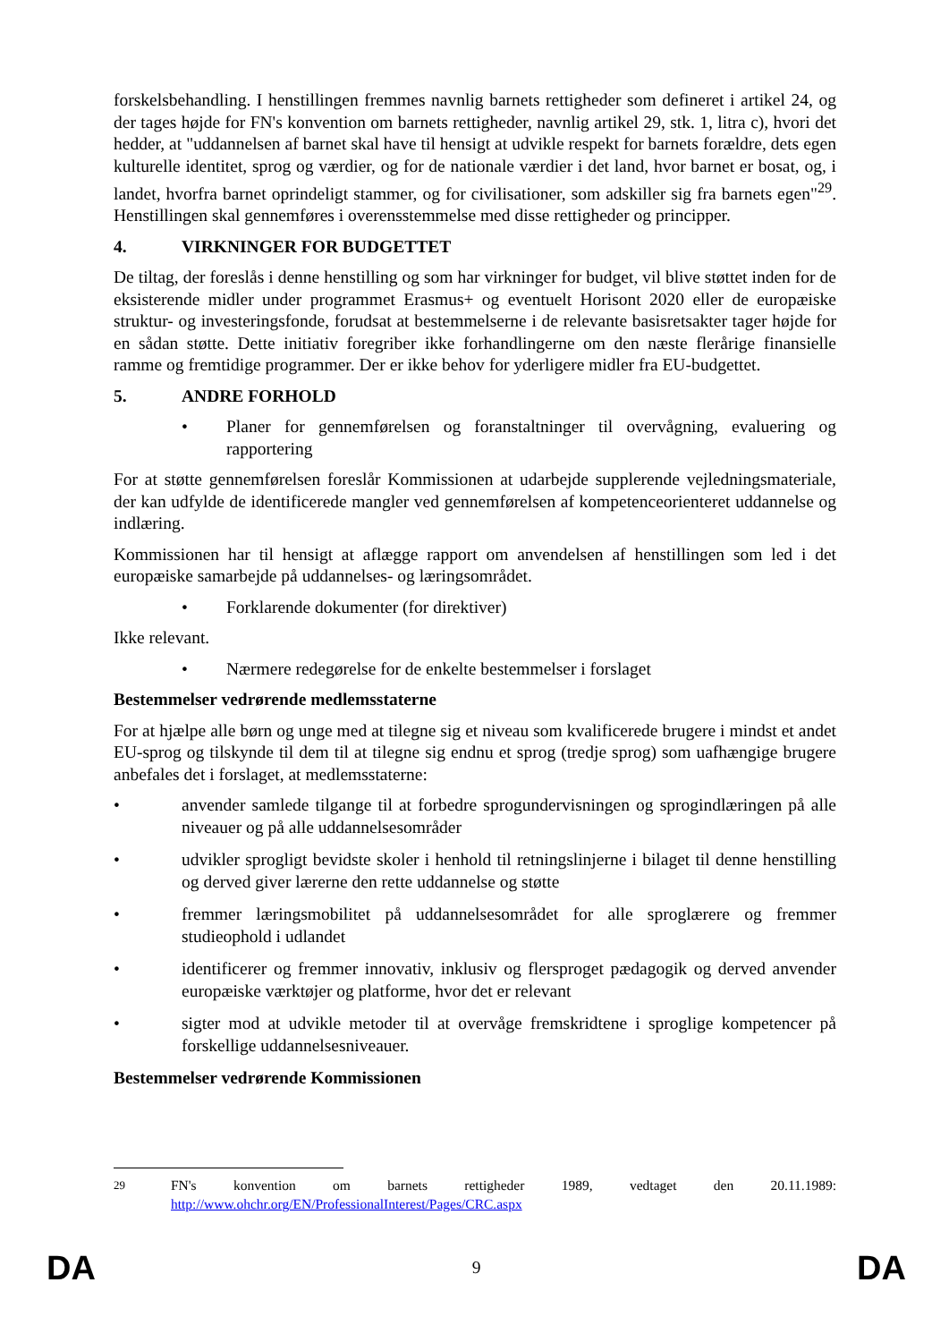forskelsbehandling. I henstillingen fremmes navnlig barnets rettigheder som defineret i artikel 24, og der tages højde for FN's konvention om barnets rettigheder, navnlig artikel 29, stk. 1, litra c), hvori det hedder, at "uddannelsen af barnet skal have til hensigt at udvikle respekt for barnets forældre, dets egen kulturelle identitet, sprog og værdier, og for de nationale værdier i det land, hvor barnet er bosat, og, i landet, hvorfra barnet oprindeligt stammer, og for civilisationer, som adskiller sig fra barnets egen"<sup>29</sup>. Henstillingen skal gennemføres i overensstemmelse med disse rettigheder og principper.
4. VIRKNINGER FOR BUDGETTET
De tiltag, der foreslås i denne henstilling og som har virkninger for budget, vil blive støttet inden for de eksisterende midler under programmet Erasmus+ og eventuelt Horisont 2020 eller de europæiske struktur- og investeringsfonde, forudsat at bestemmelserne i de relevante basisretsakter tager højde for en sådan støtte. Dette initiativ foregriber ikke forhandlingerne om den næste flerårige finansielle ramme og fremtidige programmer. Der er ikke behov for yderligere midler fra EU-budgettet.
5. ANDRE FORHOLD
• Planer for gennemførelsen og foranstaltninger til overvågning, evaluering og rapportering
For at støtte gennemførelsen foreslår Kommissionen at udarbejde supplerende vejledningsmateriale, der kan udfylde de identificerede mangler ved gennemførelsen af kompetenceorienteret uddannelse og indlæring.
Kommissionen har til hensigt at aflægge rapport om anvendelsen af henstillingen som led i det europæiske samarbejde på uddannelses- og læringsområdet.
• Forklarende dokumenter (for direktiver)
Ikke relevant.
• Nærmere redegørelse for de enkelte bestemmelser i forslaget
Bestemmelser vedrørende medlemsstaterne
For at hjælpe alle børn og unge med at tilegne sig et niveau som kvalificerede brugere i mindst et andet EU-sprog og tilskynde til dem til at tilegne sig endnu et sprog (tredje sprog) som uafhængige brugere anbefales det i forslaget, at medlemsstaterne:
• anvender samlede tilgange til at forbedre sprogundervisningen og sprogindlæringen på alle niveauer og på alle uddannelsesområder
• udvikler sprogligt bevidste skoler i henhold til retningslinjerne i bilaget til denne henstilling og derved giver lærerne den rette uddannelse og støtte
• fremmer læringsmobilitet på uddannelsesområdet for alle sproglærere og fremmer studieophold i udlandet
• identificerer og fremmer innovativ, inklusiv og flersproget pædagogik og derved anvender europæiske værktøjer og platforme, hvor det er relevant
• sigter mod at udvikle metoder til at overvåge fremskridtene i sproglige kompetencer på forskellige uddannelsesniveauer.
Bestemmelser vedrørende Kommissionen
<sup>29</sup> FN's konvention om barnets rettigheder 1989, vedtaget den 20.11.1989: http://www.ohchr.org/EN/ProfessionalInterest/Pages/CRC.aspx
DA 9 DA